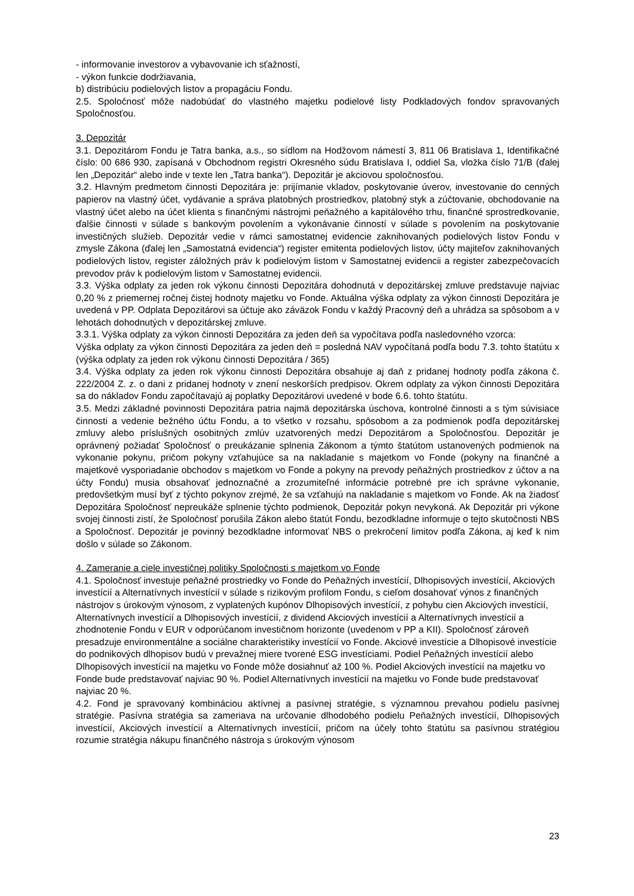- informovanie investorov a vybavovanie ich sťažností,
- výkon funkcie dodržiavania,
b) distribúciu podielových listov a propagáciu Fondu.
2.5. Spoločnosť môže nadobúdať do vlastného majetku podielové listy Podkladových fondov spravovaných Spoločnosťou.
3. Depozitár
3.1. Depozitárom Fondu je Tatra banka, a.s., so sídlom na Hodžovom námestí 3, 811 06 Bratislava 1, Identifikačné číslo: 00 686 930, zapísaná v Obchodnom registri Okresného súdu Bratislava I, oddiel Sa, vložka číslo 71/B (ďalej len „Depozitár“ alebo inde v texte len „Tatra banka“). Depozitár je akciovou spoločnosťou.
3.2. Hlavným predmetom činnosti Depozitára je: prijímanie vkladov, poskytovanie úverov, investovanie do cenných papierov na vlastný účet, vydávanie a správa platobných prostriedkov, platobný styk a zúčtovanie, obchodovanie na vlastný účet alebo na účet klienta s finančnými nástrojmi peňažného a kapitálového trhu, finančné sprostredkovanie, ďalšie činnosti v súlade s bankovým povolením a vykonávanie činností v súlade s povolením na poskytovanie investičných služieb. Depozitár vedie v rámci samostatnej evidencie zaknihovaných podielových listov Fondu v zmysle Zákona (ďalej len „Samostatná evidencia“) register emitenta podielových listov, účty majiteľov zaknihovaných podielových listov, register záložných práv k podielovým listom v Samostatnej evidencii a register zabezpečovacích prevodov práv k podielovým listom v Samostatnej evidencii.
3.3. Výška odplaty za jeden rok výkonu činnosti Depozitára dohodnutá v depozitárskej zmluve predstavuje najviac 0,20 % z priemernej ročnej čistej hodnoty majetku vo Fonde. Aktuálna výška odplaty za výkon činnosti Depozitára je uvedená v PP. Odplata Depozitárovi sa účtuje ako záväzok Fondu v každý Pracovný deň a uhrádza sa spôsobom a v lehotách dohodnutých v depozitárskej zmluve.
3.3.1. Výška odplaty za výkon činnosti Depozitára za jeden deň sa vypočítava podľa nasledovného vzorca:
Výška odplaty za výkon činnosti Depozitára za jeden deň = posledná NAV vypočítaná podľa bodu 7.3. tohto štatútu x (výška odplaty za jeden rok výkonu činnosti Depozitára / 365)
3.4. Výška odplaty za jeden rok výkonu činnosti Depozitára obsahuje aj daň z pridanej hodnoty podľa zákona č. 222/2004 Z. z. o dani z pridanej hodnoty v znení neskorších predpisov. Okrem odplaty za výkon činnosti Depozitára sa do nákladov Fondu započítavajú aj poplatky Depozitárovi uvedené v bode 6.6. tohto štatútu.
3.5. Medzi základné povinnosti Depozitára patria najmä depozitárska úschova, kontrolné činnosti a s tým súvisiace činnosti a vedenie bežného účtu Fondu, a to všetko v rozsahu, spôsobom a za podmienok podľa depozitárskej zmluvy alebo príslušných osobitných zmlúv uzatvorených medzi Depozitárom a Spoločnosťou. Depozitár je oprávnený požiadať Spoločnosť o preukázanie splnenia Zákonom a týmto štatútom ustanovených podmienok na vykonanie pokynu, pričom pokyny vzťahujúce sa na nakladanie s majetkom vo Fonde (pokyny na finančné a majetkové vysporiadanie obchodov s majetkom vo Fonde a pokyny na prevody peňažných prostriedkov z účtov a na účty Fondu) musia obsahovať jednoznačné a zrozumiteľné informácie potrebné pre ich správne vykonanie, predovšetkým musí byť z týchto pokynov zrejmé, že sa vzťahujú na nakladanie s majetkom vo Fonde. Ak na žiadosť Depozitára Spoločnosť nepreukáže splnenie týchto podmienok, Depozitár pokyn nevykoná. Ak Depozitár pri výkone svojej činnosti zistí, že Spoločnosť porušila Zákon alebo štatút Fondu, bezodkladne informuje o tejto skutočnosti NBS a Spoločnosť. Depozitár je povinný bezodkladne informovať NBS o prekročení limitov podľa Zákona, aj keď k nim došlo v súlade so Zákonom.
4. Zameranie a ciele investičnej politiky Spoločnosti s majetkom vo Fonde
4.1. Spoločnosť investuje peňažné prostriedky vo Fonde do Peňažných investícií, Dlhopisových investícií, Akciových investícií a Alternatívnych investícií v súlade s rizikovým profilom Fondu, s cieľom dosahovať výnos z finančných nástrojov s úrokovým výnosom, z vyplatených kupónov Dlhopisových investícií, z pohybu cien Akciových investícií, Alternatívnych investícií a Dlhopisových investícií, z dividend Akciových investícií a Alternatívnych investícií a zhodnotenie Fondu v EUR v odporúčanom investičnom horizonte (uvedenom v PP a KII). Spoločnosť zároveň presadzuje environmentálne a sociálne charakteristiky investícií vo Fonde. Akciové investície a Dlhopisové investície do podnikových dlhopisov budú v prevažnej miere tvorené ESG investíciami. Podiel Peňažných investícií alebo Dlhopisových investícií na majetku vo Fonde môže dosiahnuť až 100 %. Podiel Akciových investícií na majetku vo Fonde bude predstavovať najviac 90 %. Podiel Alternatívnych investícií na majetku vo Fonde bude predstavovať najviac 20 %.
4.2. Fond je spravovaný kombináciou aktívnej a pasívnej stratégie, s významnou prevahou podielu pasívnej stratégie. Pasívna stratégia sa zameriava na určovanie dlhodobého podielu Peňažných investícií, Dlhopisových investícií, Akciových investícií a Alternatívnych investícií, pričom na účely tohto štatútu sa pasívnou stratégiou rozumie stratégia nákupu finančného nástroja s úrokovým výnosom
23